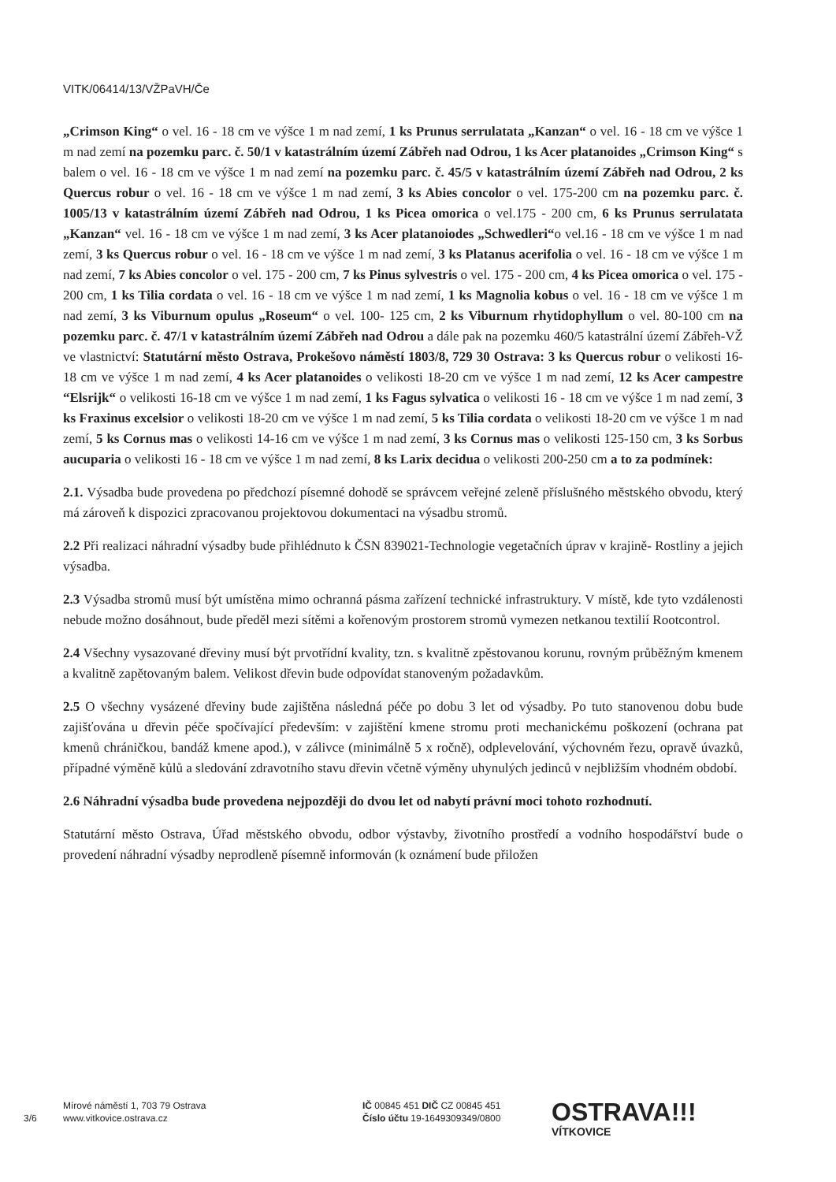VITK/06414/13/VŽPaVH/Če
„Crimson King“ o vel. 16 - 18 cm ve výšce 1 m nad zemí, 1 ks Prunus serrulatata „Kanzan“ o vel. 16 - 18 cm ve výšce 1 m nad zemí na pozemku parc. č. 50/1 v katastrálním území Zábřeh nad Odrou, 1 ks Acer platanoides „Crimson King“ s balem o vel. 16 - 18 cm ve výšce 1 m nad zemí na pozemku parc. č. 45/5 v katastrálním území Zábřeh nad Odrou, 2 ks Quercus robur o vel. 16 - 18 cm ve výšce 1 m nad zemí, 3 ks Abies concolor o vel. 175-200 cm na pozemku parc. č. 1005/13 v katastrálním území Zábřeh nad Odrou, 1 ks Picea omorica o vel.175 - 200 cm, 6 ks Prunus serrulatata „Kanzan“ vel. 16 - 18 cm ve výšce 1 m nad zemí, 3 ks Acer platanoiodes „Schwedleri“o vel.16 - 18 cm ve výšce 1 m nad zemí, 3 ks Quercus robur o vel. 16 - 18 cm ve výšce 1 m nad zemí, 3 ks Platanus acerifolia o vel. 16 - 18 cm ve výšce 1 m nad zemí, 7 ks Abies concolor o vel. 175 - 200 cm, 7 ks Pinus sylvestris o vel. 175 - 200 cm, 4 ks Picea omorica o vel. 175 - 200 cm, 1 ks Tilia cordata o vel. 16 - 18 cm ve výšce 1 m nad zemí, 1 ks Magnolia kobus o vel. 16 - 18 cm ve výšce 1 m nad zemí, 3 ks Viburnum opulus „Roseum“ o vel. 100- 125 cm, 2 ks Viburnum rhytidophyllum o vel. 80-100 cm na pozemku parc. č. 47/1 v katastrálním území Zábřeh nad Odrou a dále pak na pozemku 460/5 katastrální území Zábřeh-VŽ ve vlastnictví: Statutární město Ostrava, Prokešovo náměstí 1803/8, 729 30 Ostrava: 3 ks Quercus robur o velikosti 16-18 cm ve výšce 1 m nad zemí, 4 ks Acer platanoides o velikosti 18-20 cm ve výšce 1 m nad zemí, 12 ks Acer campestre “Elsrijk“ o velikosti 16-18 cm ve výšce 1 m nad zemí, 1 ks Fagus sylvatica o velikosti 16 - 18 cm ve výšce 1 m nad zemí, 3 ks Fraxinus excelsior o velikosti 18-20 cm ve výšce 1 m nad zemí, 5 ks Tilia cordata o velikosti 18-20 cm ve výšce 1 m nad zemí, 5 ks Cornus mas o velikosti 14-16 cm ve výšce 1 m nad zemí, 3 ks Cornus mas o velikosti 125-150 cm, 3 ks Sorbus aucuparia o velikosti 16 - 18 cm ve výšce 1 m nad zemí, 8 ks Larix decidua o velikosti 200-250 cm a to za podmínek:
2.1. Výsadba bude provedena po předchozí písemné dohodě se správcem veřejné zeleně příslušného městského obvodu, který má zároveň k dispozici zpracovanou projektovou dokumentaci na výsadbu stromů.
2.2 Při realizaci náhradní výsadby bude přihlédnuto k ČSN 839021-Technologie vegetačních úprav v krajině- Rostliny a jejich výsadba.
2.3 Výsadba stromů musí být umístěna mimo ochranná pásma zařízení technické infrastruktury. V místě, kde tyto vzdálenosti nebude možno dosáhnout, bude předěl mezi sítěmi a kořenovým prostorem stromů vymezen netkanou textilií Rootcontrol.
2.4 Všechny vysazované dřeviny musí být prvotřídní kvality, tzn. s kvalitně zpěstovanou korunu, rovným průběžným kmenem a kvalitně zapětovaným balem. Velikost dřevin bude odpovídat stanoveným požadavkům.
2.5 O všechny vysázené dřeviny bude zajištěna následná péče po dobu 3 let od výsadby. Po tuto stanovenou dobu bude zajišťována u dřevin péče spočívající především: v zajištění kmene stromu proti mechanickému poškození (ochrana pat kmenů chráničkou, bandáž kmene apod.), v zálivce (minimálně 5 x ročně), odplevelování, výchovném řezu, opravě úvazků, případné výměně kůlů a sledování zdravotního stavu dřevin včetně výměny uhynulých jedinců v nejbližším vhodném období.
2.6 Náhradní výsadba bude provedena nejpozději do dvou let od nabytí právní moci tohoto rozhodnutí.
Statutární město Ostrava, Úřad městského obvodu, odbor výstavby, životního prostředí a vodního hospodářství bude o provedení náhradní výsadby neprodleně písemně informován (k oznámení bude přiložen
3/6
Mírové náměstí 1, 703 79 Ostrava
www.vitkovice.ostrava.cz
IČ 00845 451 DIČ CZ 00845 451
Číslo účtu 19-1649309349/0800
OSTRAVA!!!
VÍTKOVICE